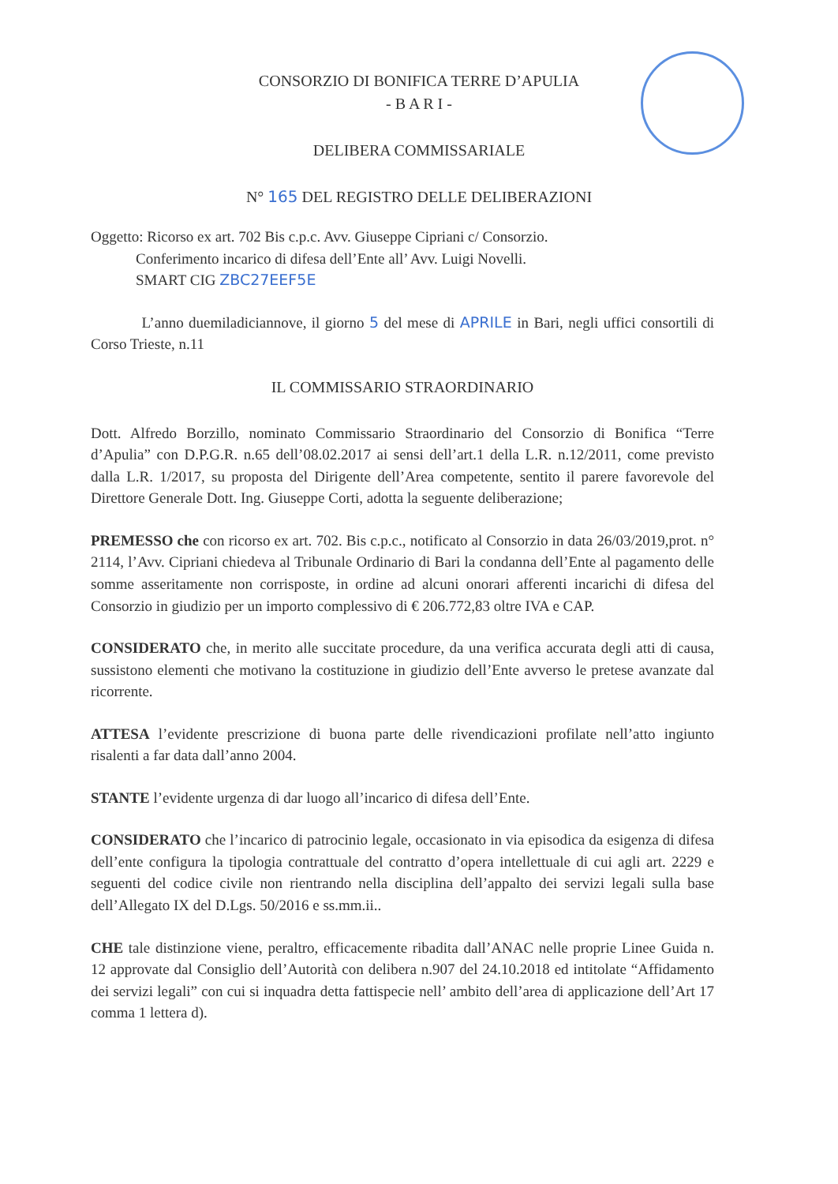CONSORZIO DI BONIFICA TERRE D’APULIA
- B A R I -
DELIBERA COMMISSARIALE
N° 165 DEL REGISTRO DELLE DELIBERAZIONI
Oggetto: Ricorso ex art. 702 Bis c.p.c. Avv. Giuseppe Cipriani c/ Consorzio.
Conferimento incarico di difesa dell’Ente all’ Avv. Luigi Novelli.
SMART CIG ZBC27EEF5E
L’anno duemiladiciannove, il giorno 5 del mese di APRILE in Bari, negli uffici consortili di Corso Trieste, n.11
IL COMMISSARIO STRAORDINARIO
Dott. Alfredo Borzillo, nominato Commissario Straordinario del Consorzio di Bonifica “Terre d’Apulia” con D.P.G.R. n.65 dell’08.02.2017 ai sensi dell’art.1 della L.R. n.12/2011, come previsto dalla L.R. 1/2017, su proposta del Dirigente dell’Area competente, sentito il parere favorevole del Direttore Generale Dott. Ing. Giuseppe Corti, adotta la seguente deliberazione;
PREMESSO che con ricorso ex art. 702. Bis c.p.c., notificato al Consorzio in data 26/03/2019,prot. n° 2114, l’Avv. Cipriani chiedeva al Tribunale Ordinario di Bari la condanna dell’Ente al pagamento delle somme asseritamente non corrisposte, in ordine ad alcuni onorari afferenti incarichi di difesa del Consorzio in giudizio per un importo complessivo di € 206.772,83 oltre IVA e CAP.
CONSIDERATO che, in merito alle succitate procedure, da una verifica accurata degli atti di causa, sussistono elementi che motivano la costituzione in giudizio dell’Ente avverso le pretese avanzate dal ricorrente.
ATTESA l’evidente prescrizione di buona parte delle rivendicazioni profilate nell’atto ingiunto risalenti a far data dall’anno 2004.
STANTE l’evidente urgenza di dar luogo all’incarico di difesa dell’Ente.
CONSIDERATO che l’incarico di patrocinio legale, occasionato in via episodica da esigenza di difesa dell’ente configura la tipologia contrattuale del contratto d’opera intellettuale di cui agli art. 2229 e seguenti del codice civile non rientrando nella disciplina dell’appalto dei servizi legali sulla base dell’Allegato IX del D.Lgs. 50/2016 e ss.mm.ii..
CHE tale distinzione viene, peraltro, efficacemente ribadita dall’ANAC nelle proprie Linee Guida n. 12 approvate dal Consiglio dell’Autorità con delibera n.907 del 24.10.2018 ed intitolate “Affidamento dei servizi legali” con cui si inquadra detta fattispecie nell’ ambito dell’area di applicazione dell’Art 17 comma 1 lettera d).